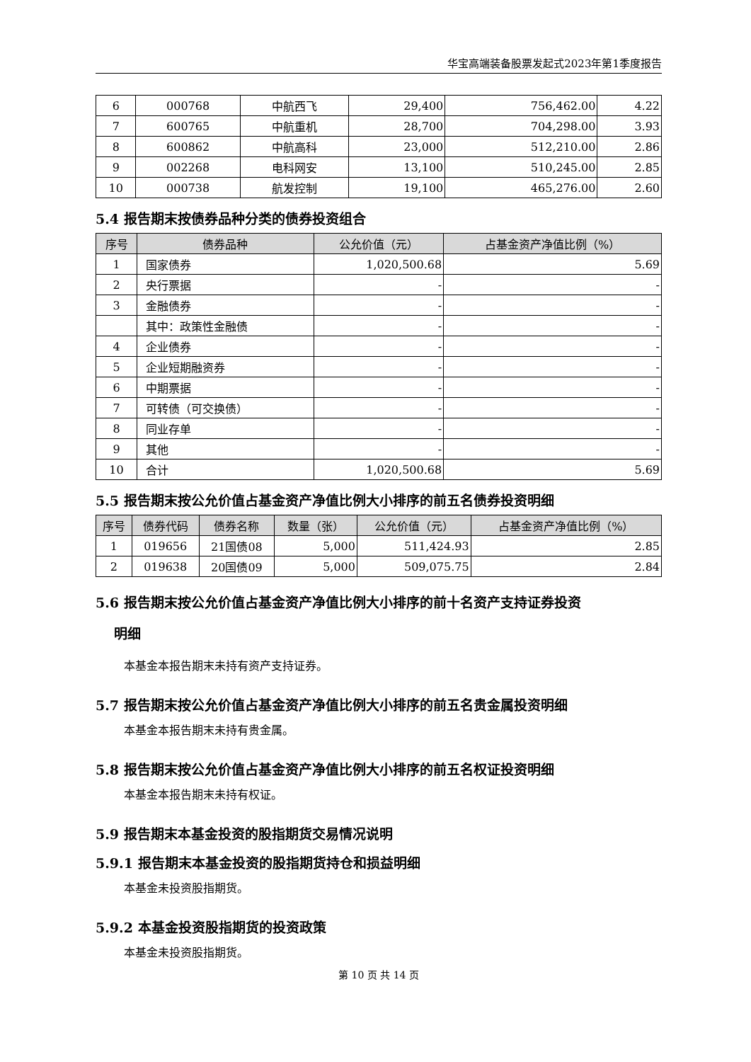华宝高端装备股票发起式2023年第1季度报告
| 6 | 000768 | 中航西飞 | 29,400 | 756,462.00 | 4.22 |
| 7 | 600765 | 中航重机 | 28,700 | 704,298.00 | 3.93 |
| 8 | 600862 | 中航高科 | 23,000 | 512,210.00 | 2.86 |
| 9 | 002268 | 电科网安 | 13,100 | 510,245.00 | 2.85 |
| 10 | 000738 | 航发控制 | 19,100 | 465,276.00 | 2.60 |
5.4 报告期末按债券品种分类的债券投资组合
| 序号 | 债券品种 | 公允价值（元） | 占基金资产净值比例（%） |
| --- | --- | --- | --- |
| 1 | 国家债券 | 1,020,500.68 | 5.69 |
| 2 | 央行票据 | - | - |
| 3 | 金融债券 | - | - |
| | 其中：政策性金融债 | - | - |
| 4 | 企业债券 | - | - |
| 5 | 企业短期融资券 | - | - |
| 6 | 中期票据 | - | - |
| 7 | 可转债（可交换债） | - | - |
| 8 | 同业存单 | - | - |
| 9 | 其他 | - | - |
| 10 | 合计 | 1,020,500.68 | 5.69 |
5.5 报告期末按公允价值占基金资产净值比例大小排序的前五名债券投资明细
| 序号 | 债券代码 | 债券名称 | 数量（张） | 公允价值（元） | 占基金资产净值比例（%） |
| --- | --- | --- | --- | --- | --- |
| 1 | 019656 | 21国债08 | 5,000 | 511,424.93 | 2.85 |
| 2 | 019638 | 20国债09 | 5,000 | 509,075.75 | 2.84 |
5.6 报告期末按公允价值占基金资产净值比例大小排序的前十名资产支持证券投资
明细
本基金本报告期末未持有资产支持证券。
5.7 报告期末按公允价值占基金资产净值比例大小排序的前五名贵金属投资明细
本基金本报告期末未持有贵金属。
5.8 报告期末按公允价值占基金资产净值比例大小排序的前五名权证投资明细
本基金本报告期末未持有权证。
5.9 报告期末本基金投资的股指期货交易情况说明
5.9.1 报告期末本基金投资的股指期货持仓和损益明细
本基金未投资股指期货。
5.9.2 本基金投资股指期货的投资政策
本基金未投资股指期货。
第 10 页 共 14 页